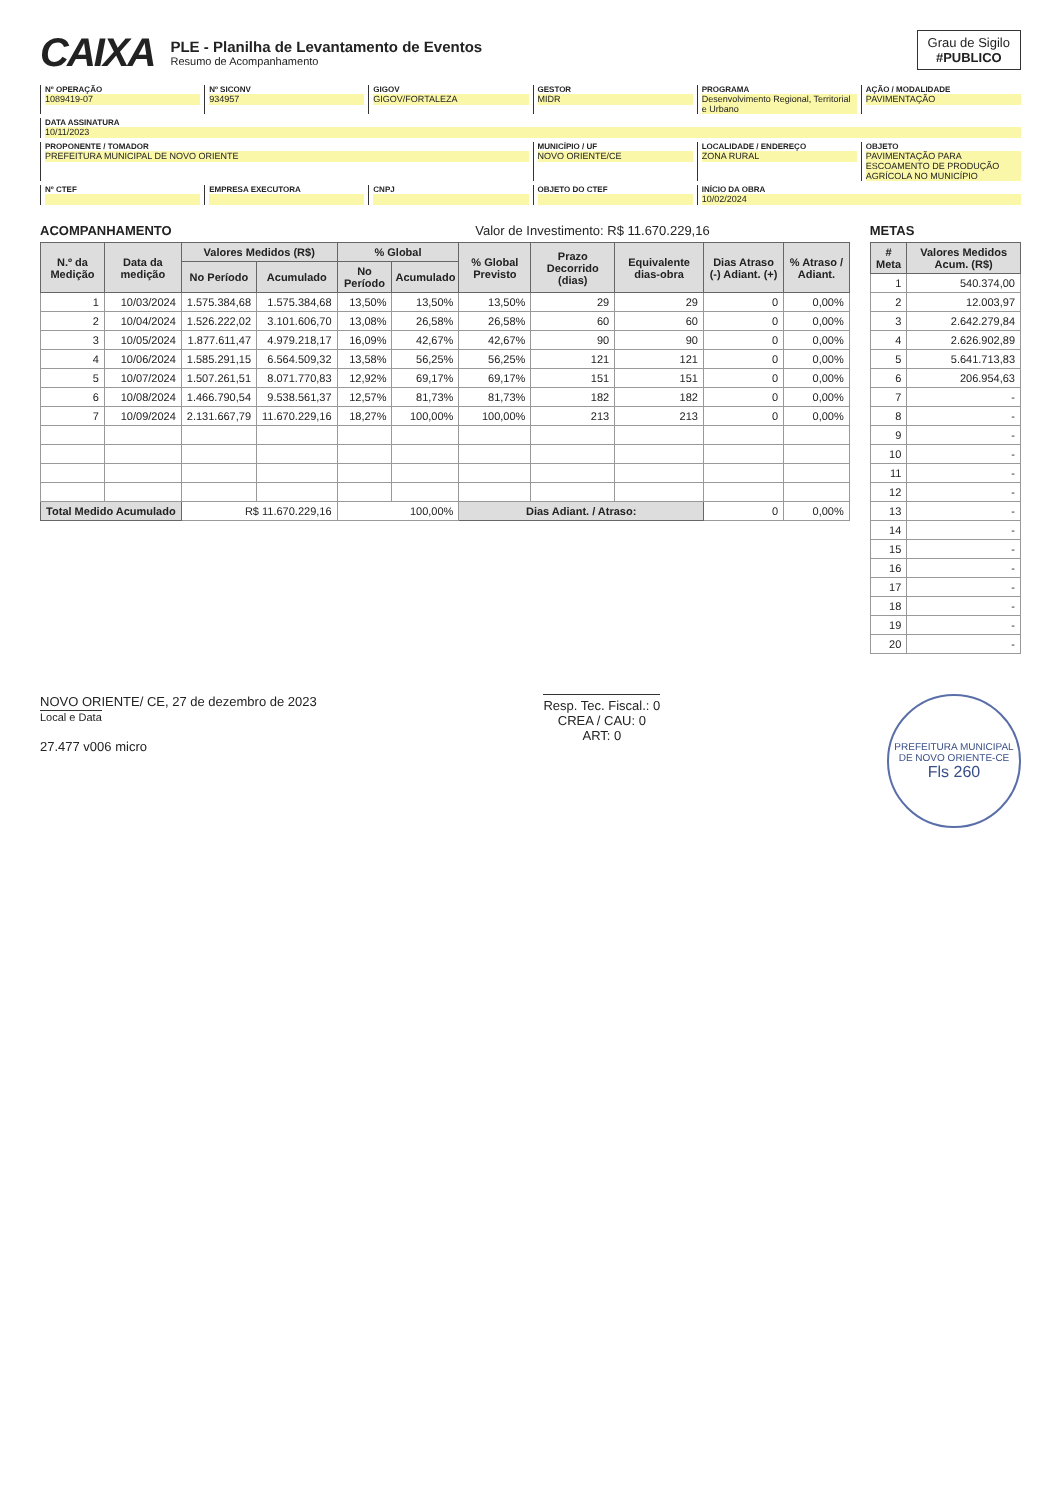CAIXA
PLE - Planilha de Levantamento de Eventos
Resumo de Acompanhamento
Grau de Sigilo
#PUBLICO
Nº OPERAÇÃO
1089419-07
Nº SICONV
934957
GIGOV
GIGOV/FORTALEZA
GESTOR
MIDR
PROGRAMA
Desenvolvimento Regional, Territorial e Urbano
AÇÃO / MODALIDADE
PAVIMENTAÇÃO
DATA ASSINATURA
10/11/2023
PROPONENTE / TOMADOR
PREFEITURA MUNICIPAL DE NOVO ORIENTE
MUNICÍPIO / UF
NOVO ORIENTE/CE
LOCALIDADE / ENDEREÇO
ZONA RURAL
OBJETO
PAVIMENTAÇÃO PARA ESCOAMENTO DE PRODUÇÃO AGRÍCOLA NO MUNICÍPIO
Nº CTEF
EMPRESA EXECUTORA
CNPJ
OBJETO DO CTEF
INÍCIO DA OBRA
10/02/2024
ACOMPANHAMENTO Valor de Investimento: R$ 11.670.229,16
| N.º da Medição | Data da medição | Valores Medidos (R$) | | % Global | | % Global Previsto | Prazo Decorrido (dias) | Equivalente dias-obra | Dias Atraso (-) Adiant. (+) | % Atraso / Adiant. |
| --- | --- | --- | --- | --- | --- | --- | --- | --- | --- | --- |
| | | No Período | Acumulado | No Período | Acumulado | | | | | |
| 1 | 10/03/2024 | 1.575.384,68 | 1.575.384,68 | 13,50% | 13,50% | 13,50% | 29 | 29 | 0 | 0,00% |
| 2 | 10/04/2024 | 1.526.222,02 | 3.101.606,70 | 13,08% | 26,58% | 26,58% | 60 | 60 | 0 | 0,00% |
| 3 | 10/05/2024 | 1.877.611,47 | 4.979.218,17 | 16,09% | 42,67% | 42,67% | 90 | 90 | 0 | 0,00% |
| 4 | 10/06/2024 | 1.585.291,15 | 6.564.509,32 | 13,58% | 56,25% | 56,25% | 121 | 121 | 0 | 0,00% |
| 5 | 10/07/2024 | 1.507.261,51 | 8.071.770,83 | 12,92% | 69,17% | 69,17% | 151 | 151 | 0 | 0,00% |
| 6 | 10/08/2024 | 1.466.790,54 | 9.538.561,37 | 12,57% | 81,73% | 81,73% | 182 | 182 | 0 | 0,00% |
| 7 | 10/09/2024 | 2.131.667,79 | 11.670.229,16 | 18,27% | 100,00% | 100,00% | 213 | 213 | 0 | 0,00% |
| Total Medido Acumulado | | R$ 11.670.229,16 | | 100,00% | | Dias Adiant. / Atraso: | | | 0 | 0,00% |
METAS
| # Meta | Valores Medidos Acum. (R$) |
| --- | --- |
| 1 | 540.374,00 |
| 2 | 12.003,97 |
| 3 | 2.642.279,84 |
| 4 | 2.626.902,89 |
| 5 | 5.641.713,83 |
| 6 | 206.954,63 |
| 7 | - |
| 8 | - |
| 9 | - |
| 10 | - |
| 11 | - |
| 12 | - |
| 13 | - |
| 14 | - |
| 15 | - |
| 16 | - |
| 17 | - |
| 18 | - |
| 19 | - |
| 20 | - |
NOVO ORIENTE/ CE, 27 de dezembro de 2023
Local e Data
27.477 v006 micro
Resp. Tec. Fiscal.: 0
CREA / CAU: 0
ART: 0
PREFEITURA MUNICIPAL DE NOVO ORIENTE-CE
Fls 260